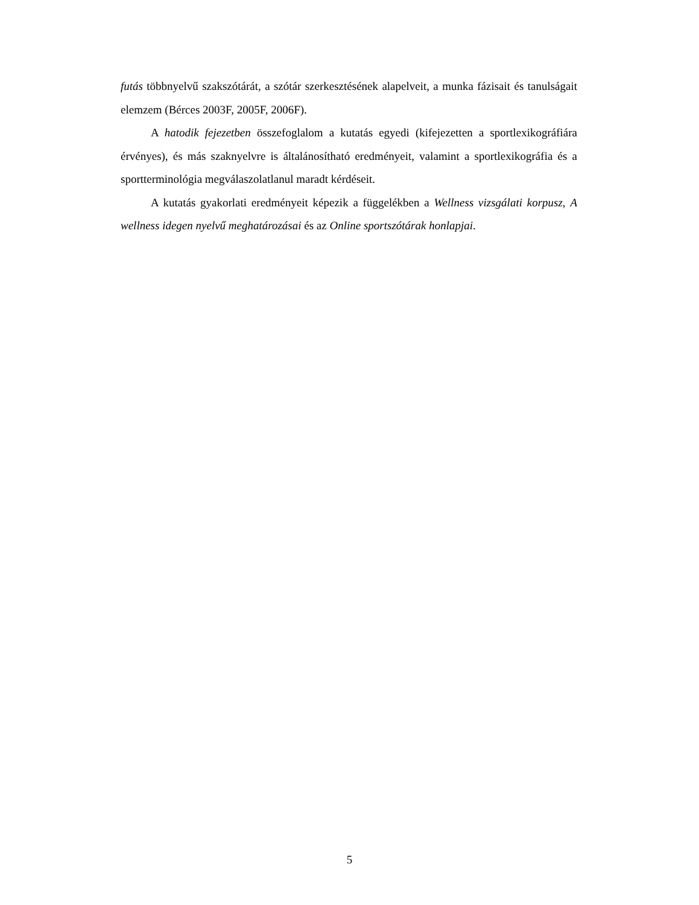futás többnyelvű szakszótárát, a szótár szerkesztésének alapelveit, a munka fázisait és tanulságait elemzem (Bérces 2003F, 2005F, 2006F).
A hatodik fejezetben összefoglalom a kutatás egyedi (kifejezetten a sportlexikográfiára érvényes), és más szaknyelvre is általánosítható eredményeit, valamint a sportlexikográfia és a sportterminológia megválaszolatlanul maradt kérdéseit.
A kutatás gyakorlati eredményeit képezik a függelékben a Wellness vizsgálati korpusz, A wellness idegen nyelvű meghatározásai és az Online sportszótárak honlapjai.
5